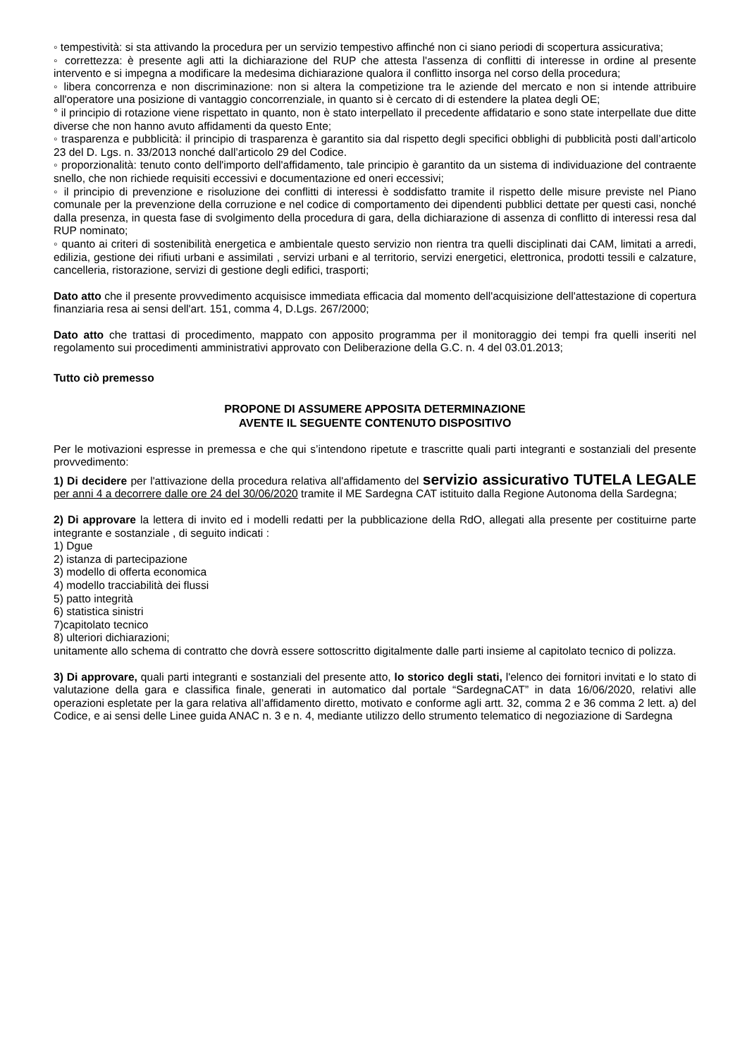◦ tempestività: si sta attivando la procedura per un servizio tempestivo affinché non ci siano periodi di scopertura assicurativa;
◦ correttezza: è presente agli atti la dichiarazione del RUP che attesta l'assenza di conflitti di interesse in ordine al presente intervento e si impegna a modificare la medesima dichiarazione qualora il conflitto insorga nel corso della procedura;
◦ libera concorrenza e non discriminazione: non si altera la competizione tra le aziende del mercato e non si intende attribuire all'operatore una posizione di vantaggio concorrenziale, in quanto si è cercato di di estendere la platea degli OE;
° il principio di rotazione viene rispettato in quanto, non è stato interpellato il precedente affidatario e sono state interpellate due ditte diverse che non hanno avuto affidamenti da questo Ente;
◦ trasparenza e pubblicità: il principio di trasparenza è garantito sia dal rispetto degli specifici obblighi di pubblicità posti dall’articolo 23 del D. Lgs. n. 33/2013 nonché dall’articolo 29 del Codice.
◦ proporzionalità: tenuto conto dell'importo dell'affidamento, tale principio è garantito da un sistema di individuazione del contraente snello, che non richiede requisiti eccessivi e documentazione ed oneri eccessivi;
◦ il principio di prevenzione e risoluzione dei conflitti di interessi è soddisfatto tramite il rispetto delle misure previste nel Piano comunale per la prevenzione della corruzione e nel codice di comportamento dei dipendenti pubblici dettate per questi casi, nonché dalla presenza, in questa fase di svolgimento della procedura di gara, della dichiarazione di assenza di conflitto di interessi resa dal RUP nominato;
◦ quanto ai criteri di sostenibilità energetica e ambientale questo servizio non rientra tra quelli disciplinati dai CAM, limitati a arredi, edilizia, gestione dei rifiuti urbani e assimilati , servizi urbani e al territorio, servizi energetici, elettronica, prodotti tessili e calzature, cancelleria, ristorazione, servizi di gestione degli edifici, trasporti;
Dato atto che il presente provvedimento acquisisce immediata efficacia dal momento dell'acquisizione dell'attestazione di copertura finanziaria resa ai sensi dell'art. 151, comma 4, D.Lgs. 267/2000;
Dato atto che trattasi di procedimento, mappato con apposito programma per il monitoraggio dei tempi fra quelli inseriti nel regolamento sui procedimenti amministrativi approvato con Deliberazione della G.C. n. 4 del 03.01.2013;
Tutto ciò premesso
PROPONE DI ASSUMERE APPOSITA DETERMINAZIONE
AVENTE IL SEGUENTE CONTENUTO DISPOSITIVO
Per le motivazioni espresse in premessa e che qui s’intendono ripetute e trascritte quali parti integranti e sostanziali del presente provvedimento:
1) Di decidere per l'attivazione della procedura relativa all'affidamento del servizio assicurativo TUTELA LEGALE per anni 4 a decorrere dalle ore 24 del 30/06/2020 tramite il ME Sardegna CAT istituito dalla Regione Autonoma della Sardegna;
2) Di approvare la lettera di invito ed i modelli redatti per la pubblicazione della RdO, allegati alla presente per costituirne parte integrante e sostanziale , di seguito indicati :
1) Dgue
2) istanza di partecipazione
3) modello di offerta economica
4) modello tracciabilità dei flussi
5) patto integrità
6) statistica sinistri
7)capitolato tecnico
8) ulteriori dichiarazioni;
unitamente allo schema di contratto che dovrà essere sottoscritto digitalmente dalle parti insieme al capitolato tecnico di polizza.
3) Di approvare, quali parti integranti e sostanziali del presente atto, lo storico degli stati, l'elenco dei fornitori invitati e lo stato di valutazione della gara e classifica finale, generati in automatico dal portale “SardegnaCAT” in data 16/06/2020, relativi alle operazioni espletate per la gara relativa all’affidamento diretto, motivato e conforme agli artt. 32, comma 2 e 36 comma 2 lett. a) del Codice, e ai sensi delle Linee guida ANAC n. 3 e n. 4, mediante utilizzo dello strumento telematico di negoziazione di Sardegna